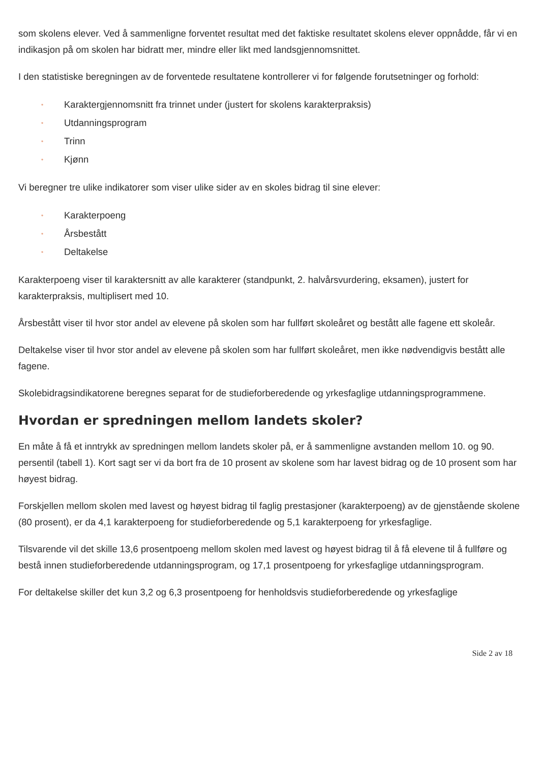som skolens elever. Ved å sammenligne forventet resultat med det faktiske resultatet skolens elever oppnådde, får vi en indikasjon på om skolen har bidratt mer, mindre eller likt med landsgjennomsnittet.
I den statistiske beregningen av de forventede resultatene kontrollerer vi for følgende forutsetninger og forhold:
• Karaktergjennomsnitt fra trinnet under (justert for skolens karakterpraksis)
• Utdanningsprogram
• Trinn
• Kjønn
Vi beregner tre ulike indikatorer som viser ulike sider av en skoles bidrag til sine elever:
• Karakterpoeng
• Årsbestått
• Deltakelse
Karakterpoeng viser til karaktersnitt av alle karakterer (standpunkt, 2. halvårsvurdering, eksamen), justert for karakterpraksis, multiplisert med 10.
Årsbestått viser til hvor stor andel av elevene på skolen som har fullført skoleåret og bestått alle fagene ett skoleår.
Deltakelse viser til hvor stor andel av elevene på skolen som har fullført skoleåret, men ikke nødvendigvis bestått alle fagene.
Skolebidragsindikatorene beregnes separat for de studieforberedende og yrkesfaglige utdanningsprogrammene.
Hvordan er spredningen mellom landets skoler?
En måte å få et inntrykk av spredningen mellom landets skoler på, er å sammenligne avstanden mellom 10. og 90. persentil (tabell 1). Kort sagt ser vi da bort fra de 10 prosent av skolene som har lavest bidrag og de 10 prosent som har høyest bidrag.
Forskjellen mellom skolen med lavest og høyest bidrag til faglig prestasjoner (karakterpoeng) av de gjenstående skolene (80 prosent), er da 4,1 karakterpoeng for studieforberedende og 5,1 karakterpoeng for yrkesfaglige.
Tilsvarende vil det skille 13,6 prosentpoeng mellom skolen med lavest og høyest bidrag til å få elevene til å fullføre og bestå innen studieforberedende utdanningsprogram, og 17,1 prosentpoeng for yrkesfaglige utdanningsprogram.
For deltakelse skiller det kun 3,2 og 6,3 prosentpoeng for henholdsvis studieforberedende og yrkesfaglige
Side 2 av 18